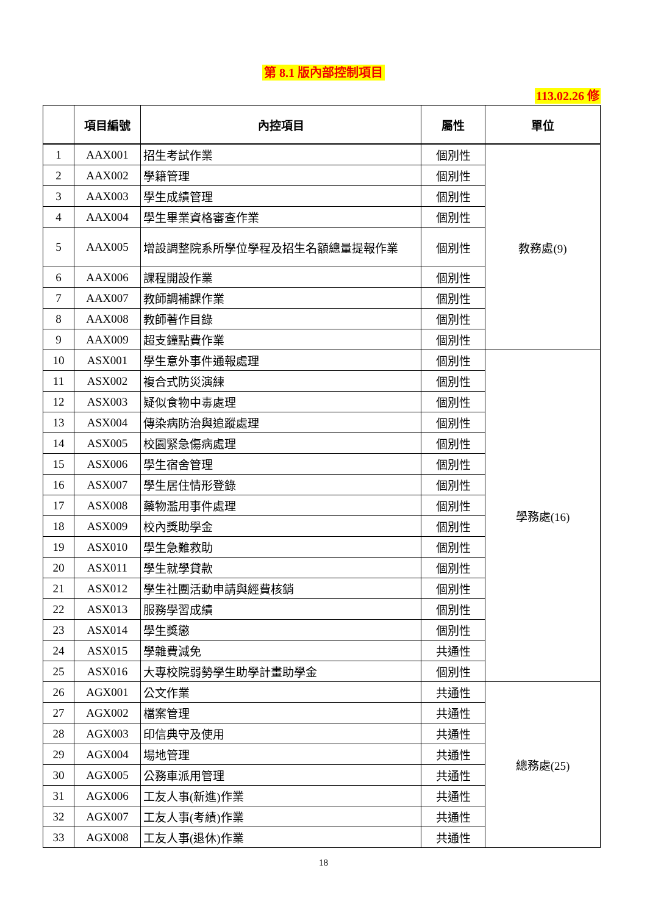第 8.1 版內部控制項目
113.02.26 修
| | 項目編號 | 內控項目 | 屬性 | 單位 |
| --- | --- | --- | --- | --- |
| 1 | AAX001 | 招生考試作業 | 個別性 | 教務處(9) |
| 2 | AAX002 | 學籍管理 | 個別性 | |
| 3 | AAX003 | 學生成績管理 | 個別性 | |
| 4 | AAX004 | 學生畢業資格審查作業 | 個別性 | |
| 5 | AAX005 | 增設調整院系所學位學程及招生名額總量提報作業 | 個別性 | |
| 6 | AAX006 | 課程開設作業 | 個別性 | |
| 7 | AAX007 | 教師調補課作業 | 個別性 | |
| 8 | AAX008 | 教師著作目錄 | 個別性 | |
| 9 | AAX009 | 超支鐘點費作業 | 個別性 | |
| 10 | ASX001 | 學生意外事件通報處理 | 個別性 | 學務處(16) |
| 11 | ASX002 | 複合式防災演練 | 個別性 | |
| 12 | ASX003 | 疑似食物中毒處理 | 個別性 | |
| 13 | ASX004 | 傳染病防治與追蹤處理 | 個別性 | |
| 14 | ASX005 | 校園緊急傷病處理 | 個別性 | |
| 15 | ASX006 | 學生宿舍管理 | 個別性 | |
| 16 | ASX007 | 學生居住情形登錄 | 個別性 | |
| 17 | ASX008 | 藥物濫用事件處理 | 個別性 | |
| 18 | ASX009 | 校內獎助學金 | 個別性 | |
| 19 | ASX010 | 學生急難救助 | 個別性 | |
| 20 | ASX011 | 學生就學貸款 | 個別性 | |
| 21 | ASX012 | 學生社團活動申請與經費核銷 | 個別性 | |
| 22 | ASX013 | 服務學習成績 | 個別性 | |
| 23 | ASX014 | 學生獎懲 | 個別性 | |
| 24 | ASX015 | 學雜費減免 | 共通性 | |
| 25 | ASX016 | 大專校院弱勢學生助學計畫助學金 | 個別性 | |
| 26 | AGX001 | 公文作業 | 共通性 | 總務處(25) |
| 27 | AGX002 | 檔案管理 | 共通性 | |
| 28 | AGX003 | 印信典守及使用 | 共通性 | |
| 29 | AGX004 | 場地管理 | 共通性 | |
| 30 | AGX005 | 公務車派用管理 | 共通性 | |
| 31 | AGX006 | 工友人事(新進)作業 | 共通性 | |
| 32 | AGX007 | 工友人事(考績)作業 | 共通性 | |
| 33 | AGX008 | 工友人事(退休)作業 | 共通性 | |
18